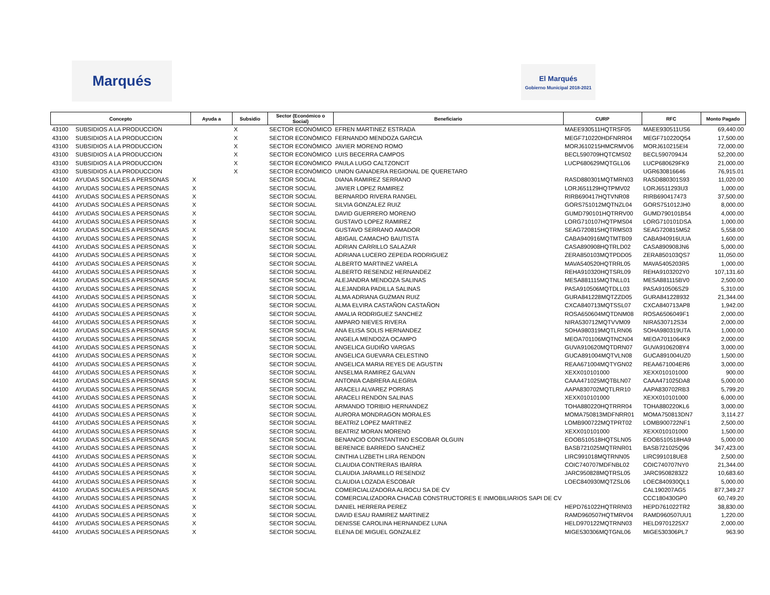Marqués
El Marqués
Gobierno Municipal 2018-2021
| Concepto | | Ayuda a | Subsidio | Sector (Económico o Social) | Beneficiario | CURP | RFC | Monto Pagado |
| --- | --- | --- | --- | --- | --- | --- | --- | --- |
| 43100 | SUBSIDIOS A LA PRODUCCION | | X | SECTOR ECONÓMICO | EFREN MARTINEZ ESTRADA | MAEE930511HQTRSF05 | MAEE930511US6 | 69,440.00 |
| 43100 | SUBSIDIOS A LA PRODUCCION | | X | SECTOR ECONÓMICO | FERNANDO MENDOZA GARCIA | MEGF710220HDFNRR04 | MEGF710220Q54 | 17,500.00 |
| 43100 | SUBSIDIOS A LA PRODUCCION | | X | SECTOR ECONÓMICO | JAVIER MORENO ROMO | MORJ610215HMCRMV06 | MORJ610215EI4 | 72,000.00 |
| 43100 | SUBSIDIOS A LA PRODUCCION | | X | SECTOR ECONÓMICO | LUIS BECERRA CAMPOS | BECL590709HQTCMS02 | BECL5907094J4 | 52,200.00 |
| 43100 | SUBSIDIOS A LA PRODUCCION | | X | SECTOR ECONÓMICO | PAULA LUGO CALTZONCIT | LUCP680629MQTGLL06 | LUCP680629FK9 | 21,000.00 |
| 43100 | SUBSIDIOS A LA PRODUCCION | | X | SECTOR ECONÓMICO | UNION GANADERA REGIONAL DE QUERETARO | | UGR630816646 | 76,915.01 |
| 44100 | AYUDAS SOCIALES A PERSONAS | X | | SECTOR SOCIAL | DIANA RAMIREZ SERRANO | RASD880301MQTMRN03 | RASD880301S93 | 11,020.00 |
| 44100 | AYUDAS SOCIALES A PERSONAS | X | | SECTOR SOCIAL | JAVIER LOPEZ RAMIREZ | LORJ651129HQTPMV02 | LORJ6511293U3 | 1,000.00 |
| 44100 | AYUDAS SOCIALES A PERSONAS | X | | SECTOR SOCIAL | BERNARDO RIVERA RANGEL | RIRB690417HQTVNR08 | RIRB690417473 | 37,500.00 |
| 44100 | AYUDAS SOCIALES A PERSONAS | X | | SECTOR SOCIAL | SILVIA GONZALEZ RUIZ | GORS751012MQTNZL04 | GORS751012JH0 | 8,000.00 |
| 44100 | AYUDAS SOCIALES A PERSONAS | X | | SECTOR SOCIAL | DAVID GUERRERO MORENO | GUMD790101HQTRRV00 | GUMD790101B54 | 4,000.00 |
| 44100 | AYUDAS SOCIALES A PERSONAS | X | | SECTOR SOCIAL | GUSTAVO LOPEZ RAMIREZ | LORG710107HQTPMS04 | LORG710101DSA | 1,000.00 |
| 44100 | AYUDAS SOCIALES A PERSONAS | X | | SECTOR SOCIAL | GUSTAVO SERRANO AMADOR | SEAG720815HQTRMS03 | SEAG720815M52 | 5,558.00 |
| 44100 | AYUDAS SOCIALES A PERSONAS | X | | SECTOR SOCIAL | ABIGAIL CAMACHO BAUTISTA | CABA940916MQTMTB09 | CABA940916UUA | 1,600.00 |
| 44100 | AYUDAS SOCIALES A PERSONAS | X | | SECTOR SOCIAL | ADRIAN CARRILLO SALAZAR | CASA890908HQTRLD02 | CASA890908JN6 | 5,000.00 |
| 44100 | AYUDAS SOCIALES A PERSONAS | X | | SECTOR SOCIAL | ADRIANA LUCERO ZEPEDA RODRIGUEZ | ZERA850103MQTPDD05 | ZERA850103QS7 | 11,050.00 |
| 44100 | AYUDAS SOCIALES A PERSONAS | X | | SECTOR SOCIAL | ALBERTO MARTINEZ VARELA | MAVA540520HQTRRL05 | MAVA5405203R5 | 1,000.00 |
| 44100 | AYUDAS SOCIALES A PERSONAS | X | | SECTOR SOCIAL | ALBERTO RESENDIZ HERNANDEZ | REHA910320HQTSRL09 | REHA9103202Y0 | 107,131.60 |
| 44100 | AYUDAS SOCIALES A PERSONAS | X | | SECTOR SOCIAL | ALEJANDRA MENDOZA SALINAS | MESA881115MQTNLL01 | MESA881115BV0 | 2,500.00 |
| 44100 | AYUDAS SOCIALES A PERSONAS | X | | SECTOR SOCIAL | ALEJANDRA PADILLA SALINAS | PASA910506MQTDLL03 | PASA910506SZ9 | 5,310.00 |
| 44100 | AYUDAS SOCIALES A PERSONAS | X | | SECTOR SOCIAL | ALMA ADRIANA GUZMAN RUIZ | GURA841228MQTZZD05 | GURA841228932 | 21,344.00 |
| 44100 | AYUDAS SOCIALES A PERSONAS | X | | SECTOR SOCIAL | ALMA ELVIRA CASTAÑON CASTAÑON | CXCA840713MQTSSL07 | CXCA840713AP8 | 1,942.00 |
| 44100 | AYUDAS SOCIALES A PERSONAS | X | | SECTOR SOCIAL | AMALIA RODRIGUEZ SANCHEZ | ROSA650604MQTDNM08 | ROSA6506049F1 | 2,000.00 |
| 44100 | AYUDAS SOCIALES A PERSONAS | X | | SECTOR SOCIAL | AMPARO NIEVES RIVERA | NIRA530712MQTVVM09 | NIRA530712S34 | 2,000.00 |
| 44100 | AYUDAS SOCIALES A PERSONAS | X | | SECTOR SOCIAL | ANA ELISA SOLIS HERNANDEZ | SOHA980319MQTLRN06 | SOHA980319UTA | 1,000.00 |
| 44100 | AYUDAS SOCIALES A PERSONAS | X | | SECTOR SOCIAL | ANGELA MENDOZA OCAMPO | MEOA701106MQTNCN04 | MEOA7011064K9 | 2,000.00 |
| 44100 | AYUDAS SOCIALES A PERSONAS | X | | SECTOR SOCIAL | ANGELICA GUDIÑO VARGAS | GUVA910620MQTDRN07 | GUVA9106208Y4 | 3,000.00 |
| 44100 | AYUDAS SOCIALES A PERSONAS | X | | SECTOR SOCIAL | ANGELICA GUEVARA CELESTINO | GUCA891004MQTVLN08 | GUCA891004UZ0 | 1,500.00 |
| 44100 | AYUDAS SOCIALES A PERSONAS | X | | SECTOR SOCIAL | ANGELICA MARIA REYES DE AGUSTIN | REAA671004MQTYGN02 | REAA671004ER6 | 3,000.00 |
| 44100 | AYUDAS SOCIALES A PERSONAS | X | | SECTOR SOCIAL | ANSELMA RAMIREZ GALVAN | XEXX010101000 | XEXX010101000 | 900.00 |
| 44100 | AYUDAS SOCIALES A PERSONAS | X | | SECTOR SOCIAL | ANTONIA CABRERA ALEGRIA | CAAA471025MQTBLN07 | CAAA471025DA8 | 5,000.00 |
| 44100 | AYUDAS SOCIALES A PERSONAS | X | | SECTOR SOCIAL | ARACELI ALVAREZ PORRAS | AAPA830702MQTLRR10 | AAPA830702RB3 | 5,799.20 |
| 44100 | AYUDAS SOCIALES A PERSONAS | X | | SECTOR SOCIAL | ARACELI RENDON SALINAS | XEXX010101000 | XEXX010101000 | 6,000.00 |
| 44100 | AYUDAS SOCIALES A PERSONAS | X | | SECTOR SOCIAL | ARMANDO TORIBIO HERNANDEZ | TOHA880220HQTRRR04 | TOHA880220KL6 | 3,000.00 |
| 44100 | AYUDAS SOCIALES A PERSONAS | X | | SECTOR SOCIAL | AURORA MONDRAGON MORALES | MOMA750813MDFNRR01 | MOMA750813DN7 | 3,114.27 |
| 44100 | AYUDAS SOCIALES A PERSONAS | X | | SECTOR SOCIAL | BEATRIZ LOPEZ MARTINEZ | LOMB900722MQTPRT02 | LOMB900722NF1 | 2,500.00 |
| 44100 | AYUDAS SOCIALES A PERSONAS | X | | SECTOR SOCIAL | BEATRIZ MORAN MORENO | XEXX010101000 | XEXX010101000 | 1,500.00 |
| 44100 | AYUDAS SOCIALES A PERSONAS | X | | SECTOR SOCIAL | BENANCIO CONSTANTINO ESCOBAR OLGUIN | EOOB510518HQTSLN05 | EOOB510518HA9 | 5,000.00 |
| 44100 | AYUDAS SOCIALES A PERSONAS | X | | SECTOR SOCIAL | BERENICE BARREDO SANCHEZ | BASB721025MQTRNR01 | BASB721025Q96 | 347,423.00 |
| 44100 | AYUDAS SOCIALES A PERSONAS | X | | SECTOR SOCIAL | CINTHIA LIZBETH LIRA RENDON | LIRC991018MQTRNN05 | LIRC991018UE8 | 2,500.00 |
| 44100 | AYUDAS SOCIALES A PERSONAS | X | | SECTOR SOCIAL | CLAUDIA CONTRERAS IBARRA | COIC740707MDFNBL02 | COIC740707NY0 | 21,344.00 |
| 44100 | AYUDAS SOCIALES A PERSONAS | X | | SECTOR SOCIAL | CLAUDIA JARAMILLO RESENDIZ | JARC950828MQTRSL05 | JARC9508283Z2 | 10,683.60 |
| 44100 | AYUDAS SOCIALES A PERSONAS | X | | SECTOR SOCIAL | CLAUDIA LOZADA ESCOBAR | LOEC840930MQTZSL06 | LOEC840930QL1 | 5,000.00 |
| 44100 | AYUDAS SOCIALES A PERSONAS | X | | SECTOR SOCIAL | COMERCIALIZADORA ALROCU SA DE CV | | CAL190207AG5 | 877,349.27 |
| 44100 | AYUDAS SOCIALES A PERSONAS | X | | SECTOR SOCIAL | COMERCIALIZADORA CHACAB CONSTRUCTORES E INMOBILIARIOS SAPI DE CV | | CCC180430GP0 | 60,749.20 |
| 44100 | AYUDAS SOCIALES A PERSONAS | X | | SECTOR SOCIAL | DANIEL HERRERA PEREZ | HEPD761022HQTRRN03 | HEPD761022TR2 | 38,830.00 |
| 44100 | AYUDAS SOCIALES A PERSONAS | X | | SECTOR SOCIAL | DAVID ESAU RAMIREZ MARTINEZ | RAMD960507HQTMRV04 | RAMD960507UU1 | 1,220.00 |
| 44100 | AYUDAS SOCIALES A PERSONAS | X | | SECTOR SOCIAL | DENISSE CAROLINA HERNANDEZ LUNA | HELD970122MQTRNN03 | HELD9701225X7 | 2,000.00 |
| 44100 | AYUDAS SOCIALES A PERSONAS | X | | SECTOR SOCIAL | ELENA DE MIGUEL GONZALEZ | MIGE530306MQTGNL06 | MIGE530306PL7 | 963.90 |